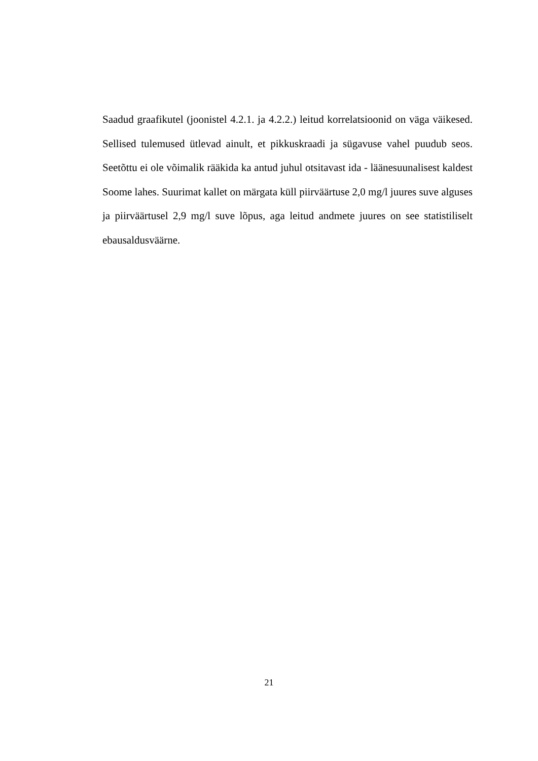Saadud graafikutel (joonistel 4.2.1. ja 4.2.2.) leitud korrelatsioonid on väga väikesed. Sellised tulemused ütlevad ainult, et pikkuskraadi ja sügavuse vahel puudub seos. Seetõttu ei ole võimalik rääkida ka antud juhul otsitavast ida - läänesuunalisest kaldest Soome lahes. Suurimat kallet on märgata küll piirväärtuse 2,0 mg/l juures suve alguses ja piirväärtusel 2,9 mg/l suve lõpus, aga leitud andmete juures on see statistiliselt ebausaldusväärne.
21